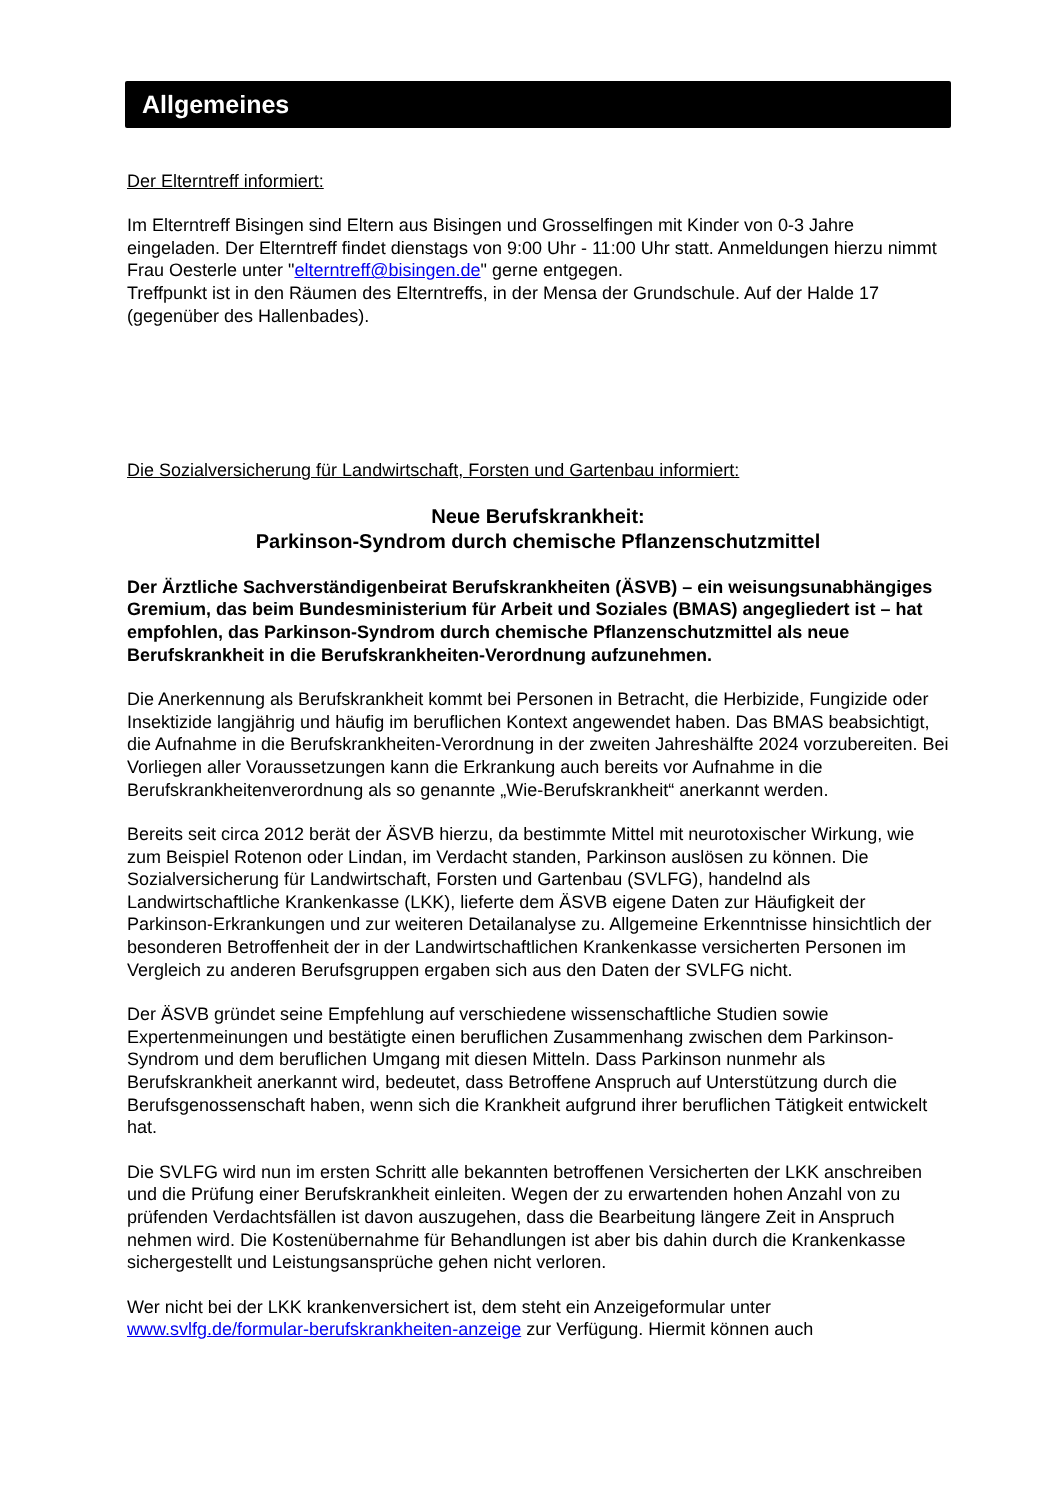Allgemeines
Der Elterntreff informiert:
Im Elterntreff Bisingen sind Eltern aus Bisingen und Grosselfingen mit Kinder von 0-3 Jahre eingeladen. Der Elterntreff findet dienstags von 9:00 Uhr - 11:00 Uhr statt. Anmeldungen hierzu nimmt Frau Oesterle unter "elterntreff@bisingen.de" gerne entgegen.
Treffpunkt ist in den Räumen des Elterntreffs, in der Mensa der Grundschule. Auf der Halde 17 (gegenüber des Hallenbades).
Die Sozialversicherung für Landwirtschaft, Forsten und Gartenbau informiert:
Neue Berufskrankheit:
Parkinson-Syndrom durch chemische Pflanzenschutzmittel
Der Ärztliche Sachverständigenbeirat Berufskrankheiten (ÄSVB) – ein weisungsunabhängiges Gremium, das beim Bundesministerium für Arbeit und Soziales (BMAS) angegliedert ist – hat empfohlen, das Parkinson-Syndrom durch chemische Pflanzenschutzmittel als neue Berufskrankheit in die Berufskrankheiten-Verordnung aufzunehmen.
Die Anerkennung als Berufskrankheit kommt bei Personen in Betracht, die Herbizide, Fungizide oder Insektizide langjährig und häufig im beruflichen Kontext angewendet haben. Das BMAS beabsichtigt, die Aufnahme in die Berufskrankheiten-Verordnung in der zweiten Jahreshälfte 2024 vorzubereiten. Bei Vorliegen aller Voraussetzungen kann die Erkrankung auch bereits vor Aufnahme in die Berufskrankheitenverordnung als so genannte „Wie-Berufskrankheit“ anerkannt werden.
Bereits seit circa 2012 berät der ÄSVB hierzu, da bestimmte Mittel mit neurotoxischer Wirkung, wie zum Beispiel Rotenon oder Lindan, im Verdacht standen, Parkinson auslösen zu können. Die Sozialversicherung für Landwirtschaft, Forsten und Gartenbau (SVLFG), handelnd als Landwirtschaftliche Krankenkasse (LKK), lieferte dem ÄSVB eigene Daten zur Häufigkeit der Parkinson-Erkrankungen und zur weiteren Detailanalyse zu. Allgemeine Erkenntnisse hinsichtlich der besonderen Betroffenheit der in der Landwirtschaftlichen Krankenkasse versicherten Personen im Vergleich zu anderen Berufsgruppen ergaben sich aus den Daten der SVLFG nicht.
Der ÄSVB gründet seine Empfehlung auf verschiedene wissenschaftliche Studien sowie Expertenmeinungen und bestätigte einen beruflichen Zusammenhang zwischen dem Parkinson-Syndrom und dem beruflichen Umgang mit diesen Mitteln. Dass Parkinson nunmehr als Berufskrankheit anerkannt wird, bedeutet, dass Betroffene Anspruch auf Unterstützung durch die Berufsgenossenschaft haben, wenn sich die Krankheit aufgrund ihrer beruflichen Tätigkeit entwickelt hat.
Die SVLFG wird nun im ersten Schritt alle bekannten betroffenen Versicherten der LKK anschreiben und die Prüfung einer Berufskrankheit einleiten. Wegen der zu erwartenden hohen Anzahl von zu prüfenden Verdachtsfällen ist davon auszugehen, dass die Bearbeitung längere Zeit in Anspruch nehmen wird. Die Kostenübernahme für Behandlungen ist aber bis dahin durch die Krankenkasse sichergestellt und Leistungsansprüche gehen nicht verloren.
Wer nicht bei der LKK krankenversichert ist, dem steht ein Anzeigeformular unter www.svlfg.de/formular-berufskrankheiten-anzeige zur Verfügung. Hiermit können auch